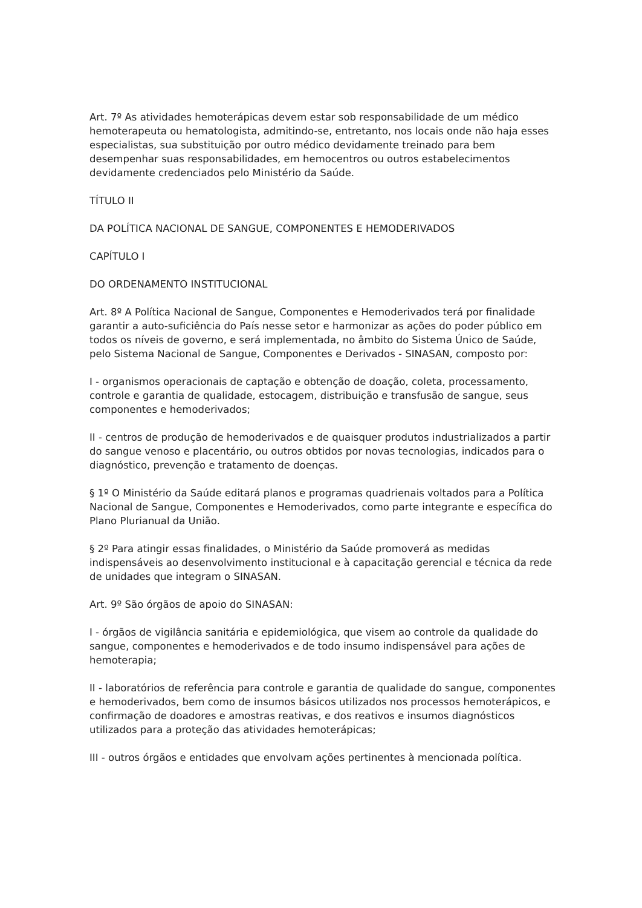Art. 7º As atividades hemoterápicas devem estar sob responsabilidade de um médico hemoterapeuta ou hematologista, admitindo-se, entretanto, nos locais onde não haja esses especialistas, sua substituição por outro médico devidamente treinado para bem desempenhar suas responsabilidades, em hemocentros ou outros estabelecimentos devidamente credenciados pelo Ministério da Saúde.
TÍTULO II
DA POLÍTICA NACIONAL DE SANGUE, COMPONENTES E HEMODERIVADOS
CAPÍTULO I
DO ORDENAMENTO INSTITUCIONAL
Art. 8º A Política Nacional de Sangue, Componentes e Hemoderivados terá por finalidade garantir a auto-suficiência do País nesse setor e harmonizar as ações do poder público em todos os níveis de governo, e será implementada, no âmbito do Sistema Único de Saúde, pelo Sistema Nacional de Sangue, Componentes e Derivados - SINASAN, composto por:
I - organismos operacionais de captação e obtenção de doação, coleta, processamento, controle e garantia de qualidade, estocagem, distribuição e transfusão de sangue, seus componentes e hemoderivados;
II - centros de produção de hemoderivados e de quaisquer produtos industrializados a partir do sangue venoso e placentário, ou outros obtidos por novas tecnologias, indicados para o diagnóstico, prevenção e tratamento de doenças.
§ 1º O Ministério da Saúde editará planos e programas quadrienais voltados para a Política Nacional de Sangue, Componentes e Hemoderivados, como parte integrante e específica do Plano Plurianual da União.
§ 2º Para atingir essas finalidades, o Ministério da Saúde promoverá as medidas indispensáveis ao desenvolvimento institucional e à capacitação gerencial e técnica da rede de unidades que integram o SINASAN.
Art. 9º São órgãos de apoio do SINASAN:
I - órgãos de vigilância sanitária e epidemiológica, que visem ao controle da qualidade do sangue, componentes e hemoderivados e de todo insumo indispensável para ações de hemoterapia;
II - laboratórios de referência para controle e garantia de qualidade do sangue, componentes e hemoderivados, bem como de insumos básicos utilizados nos processos hemoterápicos, e confirmação de doadores e amostras reativas, e dos reativos e insumos diagnósticos utilizados para a proteção das atividades hemoterápicas;
III - outros órgãos e entidades que envolvam ações pertinentes à mencionada política.